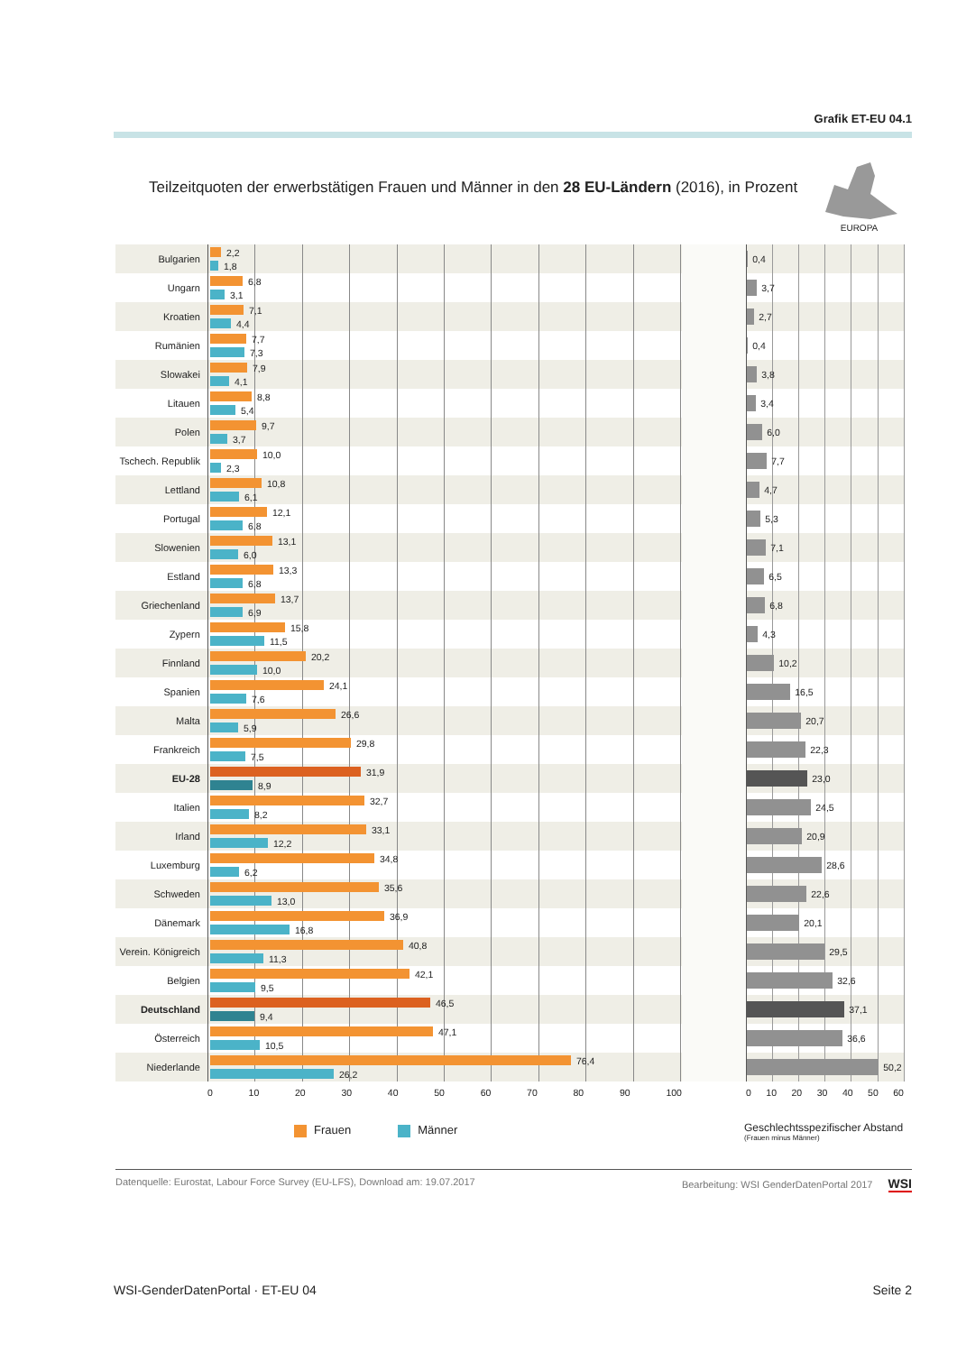Grafik ET-EU 04.1
Teilzeitquoten der erwerbstätigen Frauen und Männer in den 28 EU-Ländern (2016), in Prozent
EUROPA
Bulgarien
2,2
1,8
0,4
Ungarn
6,8
3,1
3,7
Kroatien
7,1
4,4
2,7
Rumänien
7,7
7,3
0,4
Slowakei
7,9
4,1
3,8
Litauen
8,8
5,4
3,4
Polen
9,7
3,7
6,0
Tschech. Republik
10,0
2,3
7,7
Lettland
10,8
6,1
4,7
Portugal
12,1
6,8
5,3
Slowenien
13,1
6,0
7,1
Estland
13,3
6,8
6,5
Griechenland
13,7
6,9
6,8
Zypern
15,8
11,5
4,3
Finnland
20,2
10,0
10,2
Spanien
24,1
7,6
16,5
Malta
26,6
5,9
20,7
Frankreich
29,8
7,5
22,3
EU-28
31,9
8,9
23,0
Italien
32,7
8,2
24,5
Irland
33,1
12,2
20,9
Luxemburg
34,8
6,2
28,6
Schweden
35,6
13,0
22,6
Dänemark
36,9
16,8
20,1
Verein. Königreich
40,8
11,3
29,5
Belgien
42,1
9,5
32,6
Deutschland
46,5
9,4
37,1
Österreich
47,1
10,5
36,6
Niederlande
76,4
26,2
50,2
0 10 20 30 40 50 60 70 80 90 100 0 10 20 30 40 50 60
Frauen Männer
Geschlechtsspezifischer Abstand
(Frauen minus Männer)
Datenquelle: Eurostat, Labour Force Survey (EU-LFS), Download am: 19.07.2017 Bearbeitung: WSI GenderDatenPortal 2017 WSI
WSI-GenderDatenPortal · ET-EU 04 Seite 2